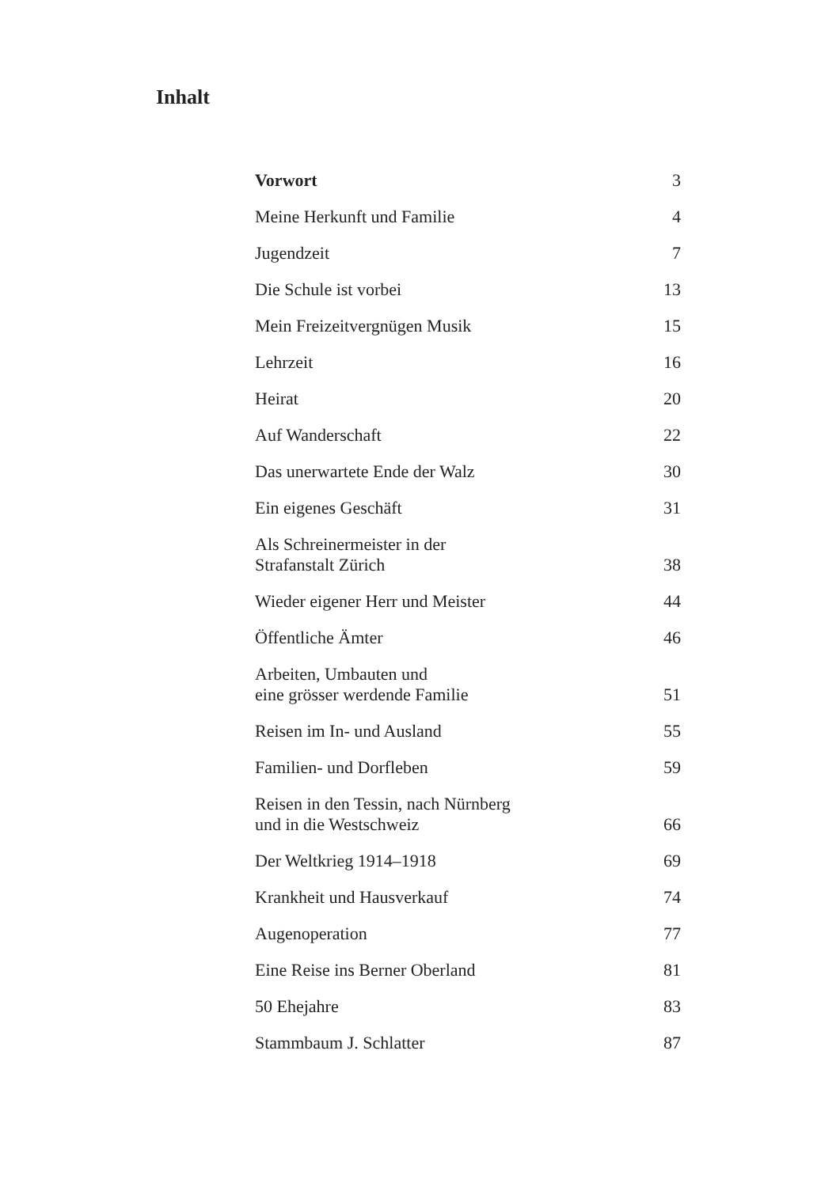Inhalt
| Vorwort | 3 |
| Meine Herkunft und Familie | 4 |
| Jugendzeit | 7 |
| Die Schule ist vorbei | 13 |
| Mein Freizeitvergnügen Musik | 15 |
| Lehrzeit | 16 |
| Heirat | 20 |
| Auf Wanderschaft | 22 |
| Das unerwartete Ende der Walz | 30 |
| Ein eigenes Geschäft | 31 |
| Als Schreinermeister in der Strafanstalt Zürich | 38 |
| Wieder eigener Herr und Meister | 44 |
| Öffentliche Ämter | 46 |
| Arbeiten, Umbauten und eine grösser werdende Familie | 51 |
| Reisen im In- und Ausland | 55 |
| Familien- und Dorfleben | 59 |
| Reisen in den Tessin, nach Nürnberg und in die Westschweiz | 66 |
| Der Weltkrieg 1914–1918 | 69 |
| Krankheit und Hausverkauf | 74 |
| Augenoperation | 77 |
| Eine Reise ins Berner Oberland | 81 |
| 50 Ehejahre | 83 |
| Stammbaum J. Schlatter | 87 |